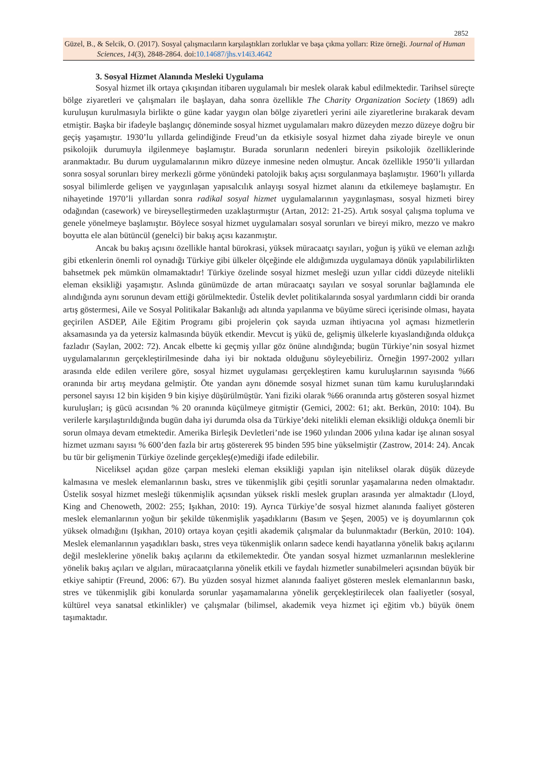2852
Güzel, B., & Selcik, O. (2017). Sosyal çalışmacıların karşılaştıkları zorluklar ve başa çıkma yolları: Rize örneği. Journal of Human Sciences, 14(3), 2848-2864. doi:10.14687/jhs.v14i3.4642
3. Sosyal Hizmet Alanında Mesleki Uygulama
Sosyal hizmet ilk ortaya çıkışından itibaren uygulamalı bir meslek olarak kabul edilmektedir. Tarihsel süreçte bölge ziyaretleri ve çalışmaları ile başlayan, daha sonra özellikle The Charity Organization Society (1869) adlı kuruluşun kurulmasıyla birlikte o güne kadar yaygın olan bölge ziyaretleri yerini aile ziyaretlerine bırakarak devam etmiştir. Başka bir ifadeyle başlangıç döneminde sosyal hizmet uygulamaları makro düzeyden mezzo düzeye doğru bir geçiş yaşamıştır. 1930’lu yıllarda gelindiğinde Freud’un da etkisiyle sosyal hizmet daha ziyade bireyle ve onun psikolojik durumuyla ilgilenmeye başlamıştır. Burada sorunların nedenleri bireyin psikolojik özelliklerinde aranmaktadır. Bu durum uygulamalarının mikro düzeye inmesine neden olmuştur. Ancak özellikle 1950’li yıllardan sonra sosyal sorunları birey merkezli görme yönündeki patolojik bakış açısı sorgulanmaya başlamıştır. 1960’lı yıllarda sosyal bilimlerde gelişen ve yaygınlaşan yapısalcılık anlayışı sosyal hizmet alanını da etkilemeye başlamıştır. En nihayetinde 1970’li yıllardan sonra radikal sosyal hizmet uygulamalarının yaygınlaşması, sosyal hizmeti birey odağından (casework) ve bireyselleştirmeden uzaklaştırmıştır (Artan, 2012: 21-25). Artık sosyal çalışma topluma ve genele yönelmeye başlamıştır. Böylece sosyal hizmet uygulamaları sosyal sorunları ve bireyi mikro, mezzo ve makro boyutta ele alan bütüncül (genelci) bir bakış açısı kazanmıştır.
Ancak bu bakış açısını özellikle hantal bürokrasi, yüksek müracaatçı sayıları, yoğun iş yükü ve eleman azlığı gibi etkenlerin önemli rol oynadığı Türkiye gibi ülkeler ölçeğinde ele aldığımızda uygulamaya dönük yapılabilirlikten bahsetmek pek mümkün olmamaktadır! Türkiye özelinde sosyal hizmet mesleği uzun yıllar ciddi düzeyde nitelikli eleman eksikliği yaşamıştır. Aslında günümüzde de artan müracaatçı sayıları ve sosyal sorunlar bağlamında ele alındığında aynı sorunun devam ettiği görülmektedir. Üstelik devlet politikalarında sosyal yardımların ciddi bir oranda artış göstermesi, Aile ve Sosyal Politikalar Bakanlığı adı altında yapılanma ve büyüme süreci içerisinde olması, hayata geçirilen ASDEP, Aile Eğitim Programı gibi projelerin çok sayıda uzman ihtiyacına yol açması hizmetlerin aksamasında ya da yetersiz kalmasında büyük etkendir. Mevcut iş yükü de, gelişmiş ülkelerle kıyaslandığında oldukça fazladır (Saylan, 2002: 72). Ancak elbette ki geçmiş yıllar göz önüne alındığında; bugün Türkiye’nin sosyal hizmet uygulamalarının gerçekleştirilmesinde daha iyi bir noktada olduğunu söyleyebiliriz. Örneğin 1997-2002 yılları arasında elde edilen verilere göre, sosyal hizmet uygulaması gerçekleştiren kamu kuruluşlarının sayısında %66 oranında bir artış meydana gelmiştir. Öte yandan aynı dönemde sosyal hizmet sunan tüm kamu kuruluşlarındaki personel sayısı 12 bin kişiden 9 bin kişiye düşürülmüştür. Yani fiziki olarak %66 oranında artış gösteren sosyal hizmet kuruluşları; iş gücü acısından % 20 oranında küçülmeye gitmiştir (Gemici, 2002: 61; akt. Berkün, 2010: 104). Bu verilerle karşılaştırıldığında bugün daha iyi durumda olsa da Türkiye’deki nitelikli eleman eksikliği oldukça önemli bir sorun olmaya devam etmektedir. Amerika Birleşik Devletleri’nde ise 1960 yılından 2006 yılına kadar işe alınan sosyal hizmet uzmanı sayısı % 600’den fazla bir artış göstererek 95 binden 595 bine yükselmiştir (Zastrow, 2014: 24). Ancak bu tür bir gelişmenin Türkiye özelinde gerçekleş(e)mediği ifade edilebilir.
Niceliksel açıdan göze çarpan mesleki eleman eksikliği yapılan işin niteliksel olarak düşük düzeyde kalmasına ve meslek elemanlarının baskı, stres ve tükenmişlik gibi çeşitli sorunlar yaşamalarına neden olmaktadır. Üstelik sosyal hizmet mesleği tükenmişlik açısından yüksek riskli meslek grupları arasında yer almaktadır (Lloyd, King and Chenoweth, 2002: 255; Işıkhan, 2010: 19). Ayrıca Türkiye’de sosyal hizmet alanında faaliyet gösteren meslek elemanlarının yoğun bir şekilde tükenmişlik yaşadıklarını (Basım ve Şeşen, 2005) ve iş doyumlarının çok yüksek olmadığını (Işıkhan, 2010) ortaya koyan çeşitli akademik çalışmalar da bulunmaktadır (Berkün, 2010: 104). Meslek elemanlarının yaşadıkları baskı, stres veya tükenmişlik onların sadece kendi hayatlarına yönelik bakış açılarını değil mesleklerine yönelik bakış açılarını da etkilemektedir. Öte yandan sosyal hizmet uzmanlarının mesleklerine yönelik bakış açıları ve algıları, müracaatçılarına yönelik etkili ve faydalı hizmetler sunabilmeleri açısından büyük bir etkiye sahiptir (Freund, 2006: 67). Bu yüzden sosyal hizmet alanında faaliyet gösteren meslek elemanlarının baskı, stres ve tükenmişlik gibi konularda sorunlar yaşamamalarına yönelik gerçekleştirilecek olan faaliyetler (sosyal, kültürel veya sanatsal etkinlikler) ve çalışmalar (bilimsel, akademik veya hizmet içi eğitim vb.) büyük önem taşımaktadır.